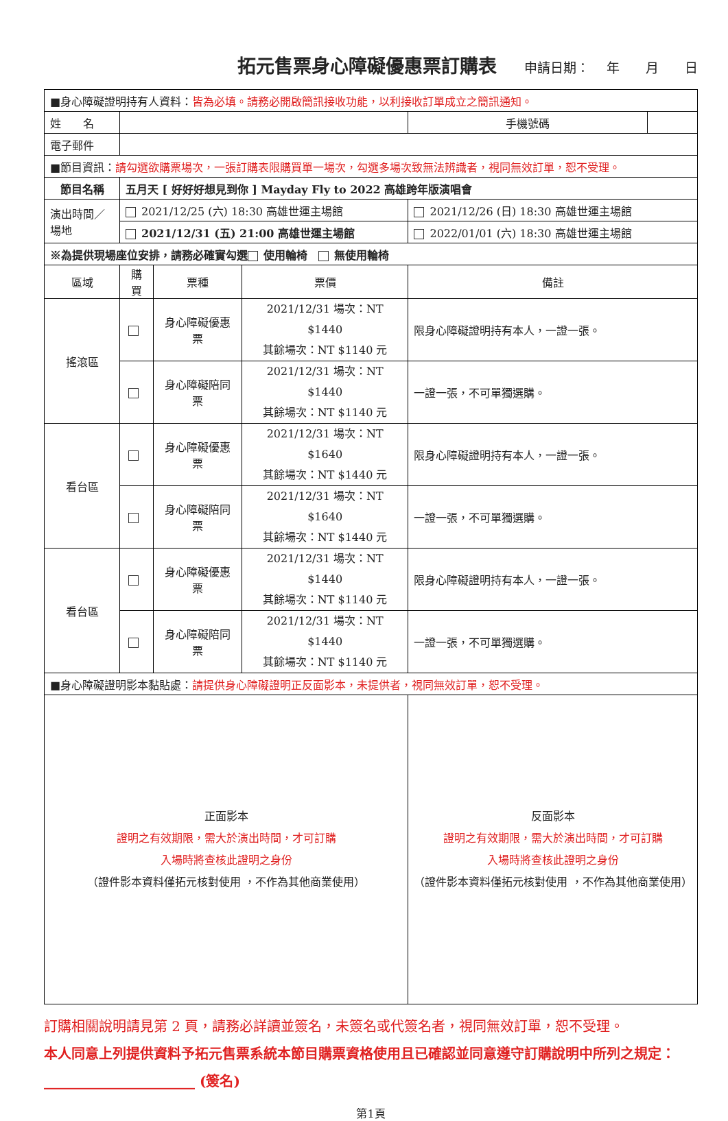拓元售票身心障礙優惠票訂購表
申請日期： 　年　　月　　日
| ■身心障礙證明持有人資料： 皆為必填。請務必開啟簡訊接收功能，以利接收訂單成立之簡訊通知。 | | | | | |
| 姓 名 | | | | 手機號碼 | |
| 電子郵件 | | | | | |
| ■節目資訊： 請勾選欲購票場次，一張訂購表限購買單一場次，勾選多場次致無法辨識者，視同無效訂單，恕不受理。 | | | | | |
| 節目名稱 | 五月天 [ 好好好想見到你 ] Mayday Fly to 2022 高雄跨年版演唱會 | | | | |
| 演出時間／場地 | 2021/12/25 (六) 18:30 高雄世運主場館 | | | 2021/12/26 (日) 18:30 高雄世運主場館 | |
| | 2021/12/31 (五) 21:00 高雄世運主場館 | | | 2022/01/01 (六) 18:30 高雄世運主場館 | |
| ※為提供現場座位安排，請務必確實勾選 使用輪椅 無使用輪椅 | | | | | |
| 區域 | 購買 | 票種 | 票價 | 備註 | |
| 搖滾區 | | 身心障礙優惠票 | 2021/12/31 場次：NT $1440 其餘場次：NT $1140 元 | 限身心障礙證明持有本人，一證一張。 | |
| | | 身心障礙陪同票 | 2021/12/31 場次：NT $1440 其餘場次：NT $1140 元 | 一證一張，不可單獨選購。 | |
| 看台區 | | 身心障礙優惠票 | 2021/12/31 場次：NT $1640 其餘場次：NT $1440 元 | 限身心障礙證明持有本人，一證一張。 | |
| | | 身心障礙陪同票 | 2021/12/31 場次：NT $1640 其餘場次：NT $1440 元 | 一證一張，不可單獨選購。 | |
| 看台區 | | 身心障礙優惠票 | 2021/12/31 場次：NT $1440 其餘場次：NT $1140 元 | 限身心障礙證明持有本人，一證一張。 | |
| | | 身心障礙陪同票 | 2021/12/31 場次：NT $1440 其餘場次：NT $1140 元 | 一證一張，不可單獨選購。 | |
| ■身心障礙證明影本黏貼處： 請提供身心障礙證明正反面影本，未提供者，視同無效訂單，恕不受理。 | | | | | |
| 正面影本 證明之有效期限，需大於演出時間，才可訂購 入場時將查核此證明之身份 （證件影本資料僅拓元核對使用 ，不作為其他商業使用） | | | | 反面影本 證明之有效期限，需大於演出時間，才可訂購 入場時將查核此證明之身份 （證件影本資料僅拓元核對使用 ，不作為其他商業使用） | |
訂購相關說明請見第 2 頁，請務必詳讀並簽名，未簽名或代簽名者，視同無效訂單，恕不受理。
本人同意上列提供資料予拓元售票系統本節目購票資格使用且已確認並同意遵守訂購說明中所列之規定：______________________ (簽名)
第1頁